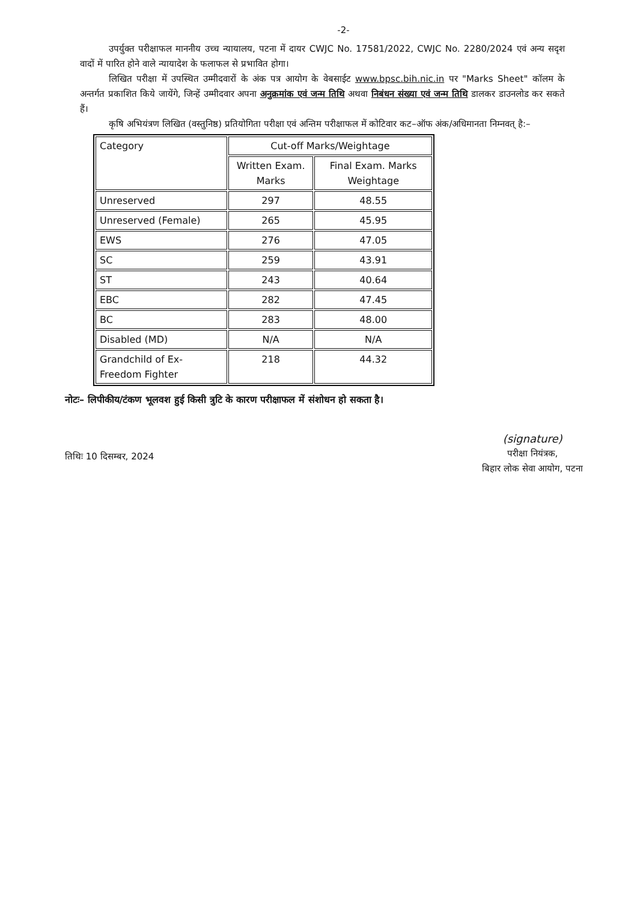-2-
उपर्युक्त परीक्षाफल माननीय उच्च न्यायालय, पटना में दायर CWJC No. 17581/2022, CWJC No. 2280/2024 एवं अन्य सदृश वादों में पारित होने वाले न्यायादेश के फलाफल से प्रभावित होगा।
लिखित परीक्षा में उपस्थित उम्मीदवारों के अंक पत्र आयोग के वेबसाईट www.bpsc.bih.nic.in पर "Marks Sheet" कॉलम के अन्तर्गत प्रकाशित किये जायेंगे, जिन्हें उम्मीदवार अपना अनुक्रमांक एवं जन्म तिथि अथवा निबंधन संख्या एवं जन्म तिथि डालकर डाउनलोड कर सकते हैं।
कृषि अभियंत्रण लिखित (वस्तुनिष्ठ) प्रतियोगिता परीक्षा एवं अन्तिम परीक्षाफल में कोटिवार कट–ऑफ अंक/अधिमानता निम्नवत् है:–
| Category | Cut-off Marks/Weightage | |
| --- | --- | --- |
| | Written Exam. Marks | Final Exam. Marks Weightage |
| Unreserved | 297 | 48.55 |
| Unreserved (Female) | 265 | 45.95 |
| EWS | 276 | 47.05 |
| SC | 259 | 43.91 |
| ST | 243 | 40.64 |
| EBC | 282 | 47.45 |
| BC | 283 | 48.00 |
| Disabled (MD) | N/A | N/A |
| Grandchild of Ex-Freedom Fighter | 218 | 44.32 |
नोटः– लिपीकीय/टंकण भूलवश हुई किसी त्रुटि के कारण परीक्षाफल में संशोधन हो सकता है।
तिथिः 10 दिसम्बर, 2024
(signature)
परीक्षा नियंत्रक,
बिहार लोक सेवा आयोग, पटना